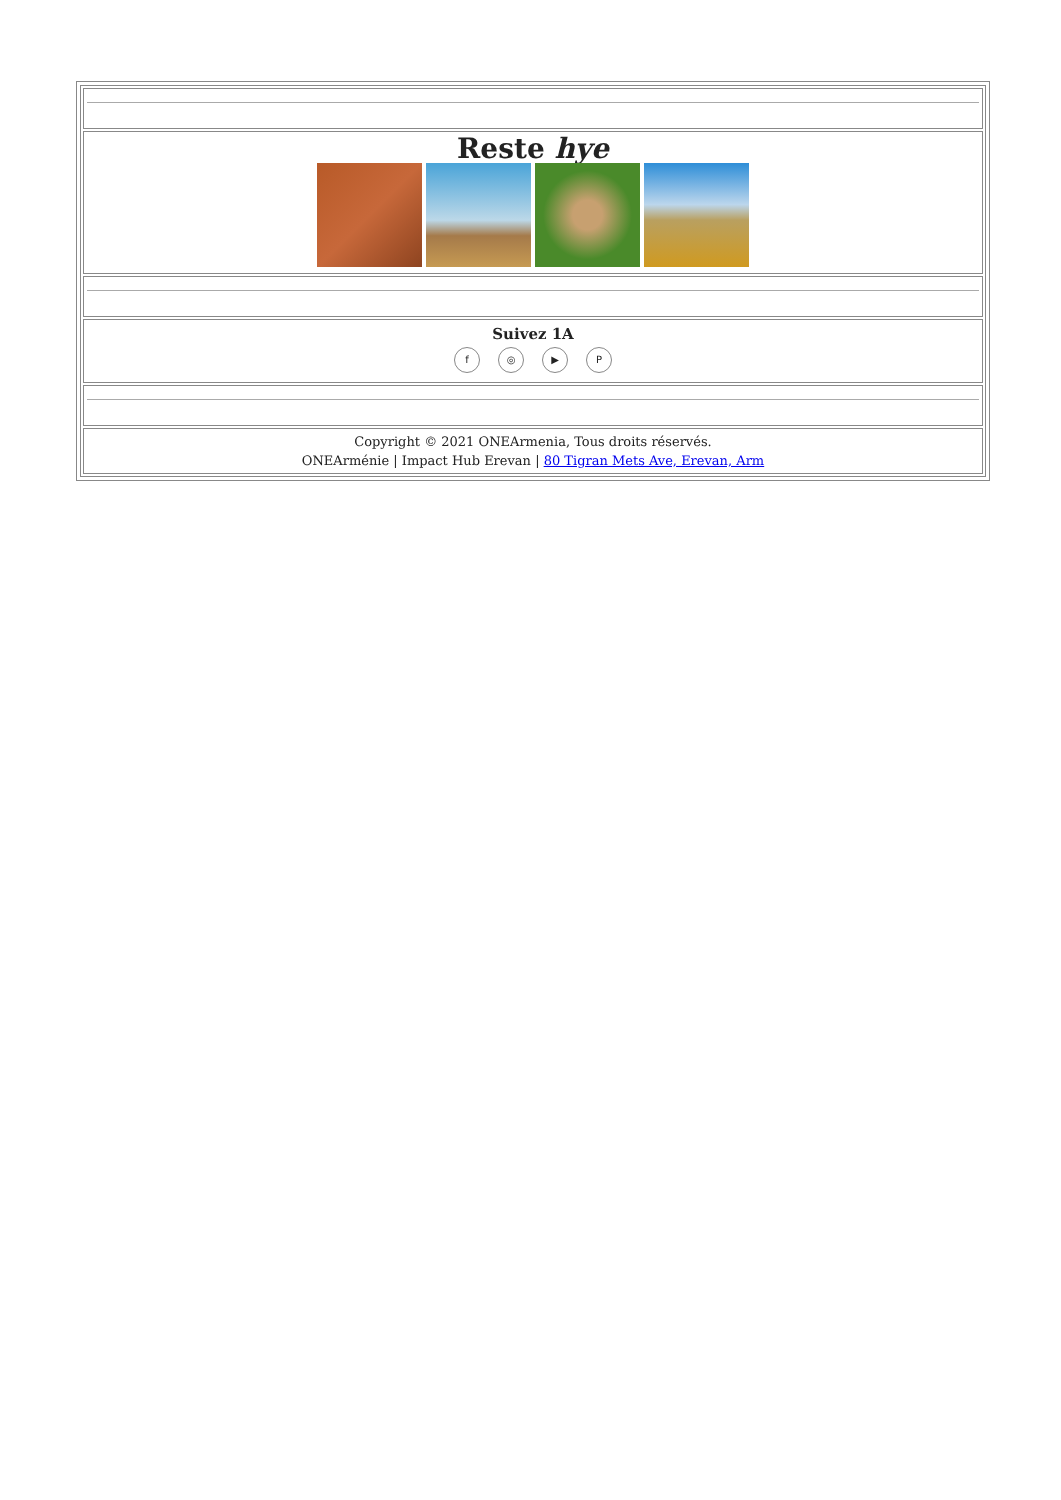| Reste hye |
| Suivez 1A f ◎ ▶ P |
| Copyright © 2021 ONEArmenia, Tous droits réservés. ONEArménie / Impact Hub Erevan / 80 Tigran Mets Ave, Erevan, Arm |